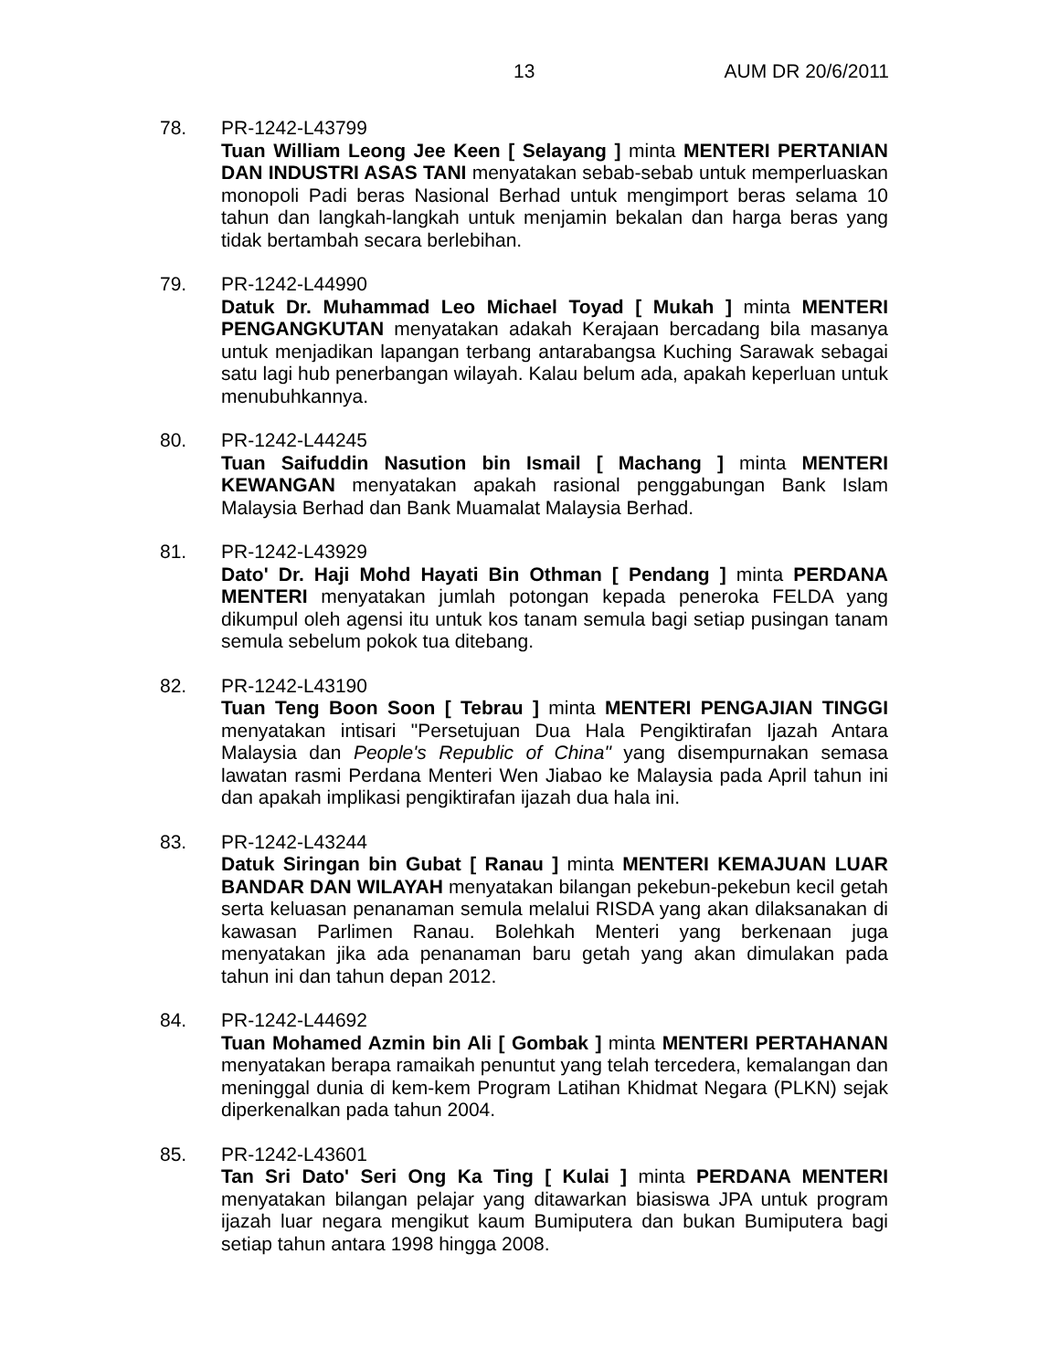13 AUM DR 20/6/2011
78. PR-1242-L43799
Tuan William Leong Jee Keen [ Selayang ] minta MENTERI PERTANIAN DAN INDUSTRI ASAS TANI menyatakan sebab-sebab untuk memperluaskan monopoli Padi beras Nasional Berhad untuk mengimport beras selama 10 tahun dan langkah-langkah untuk menjamin bekalan dan harga beras yang tidak bertambah secara berlebihan.
79. PR-1242-L44990
Datuk Dr. Muhammad Leo Michael Toyad [ Mukah ] minta MENTERI PENGANGKUTAN menyatakan adakah Kerajaan bercadang bila masanya untuk menjadikan lapangan terbang antarabangsa Kuching Sarawak sebagai satu lagi hub penerbangan wilayah. Kalau belum ada, apakah keperluan untuk menubuhkannya.
80. PR-1242-L44245
Tuan Saifuddin Nasution bin Ismail [ Machang ] minta MENTERI KEWANGAN menyatakan apakah rasional penggabungan Bank Islam Malaysia Berhad dan Bank Muamalat Malaysia Berhad.
81. PR-1242-L43929
Dato' Dr. Haji Mohd Hayati Bin Othman [ Pendang ] minta PERDANA MENTERI menyatakan jumlah potongan kepada peneroka FELDA yang dikumpul oleh agensi itu untuk kos tanam semula bagi setiap pusingan tanam semula sebelum pokok tua ditebang.
82. PR-1242-L43190
Tuan Teng Boon Soon [ Tebrau ] minta MENTERI PENGAJIAN TINGGI menyatakan intisari "Persetujuan Dua Hala Pengiktirafan Ijazah Antara Malaysia dan People's Republic of China" yang disempurnakan semasa lawatan rasmi Perdana Menteri Wen Jiabao ke Malaysia pada April tahun ini dan apakah implikasi pengiktirafan ijazah dua hala ini.
83. PR-1242-L43244
Datuk Siringan bin Gubat [ Ranau ] minta MENTERI KEMAJUAN LUAR BANDAR DAN WILAYAH menyatakan bilangan pekebun-pekebun kecil getah serta keluasan penanaman semula melalui RISDA yang akan dilaksanakan di kawasan Parlimen Ranau. Bolehkah Menteri yang berkenaan juga menyatakan jika ada penanaman baru getah yang akan dimulakan pada tahun ini dan tahun depan 2012.
84. PR-1242-L44692
Tuan Mohamed Azmin bin Ali [ Gombak ] minta MENTERI PERTAHANAN menyatakan berapa ramaikah penuntut yang telah tercedera, kemalangan dan meninggal dunia di kem-kem Program Latihan Khidmat Negara (PLKN) sejak diperkenalkan pada tahun 2004.
85. PR-1242-L43601
Tan Sri Dato' Seri Ong Ka Ting [ Kulai ] minta PERDANA MENTERI menyatakan bilangan pelajar yang ditawarkan biasiswa JPA untuk program ijazah luar negara mengikut kaum Bumiputera dan bukan Bumiputera bagi setiap tahun antara 1998 hingga 2008.